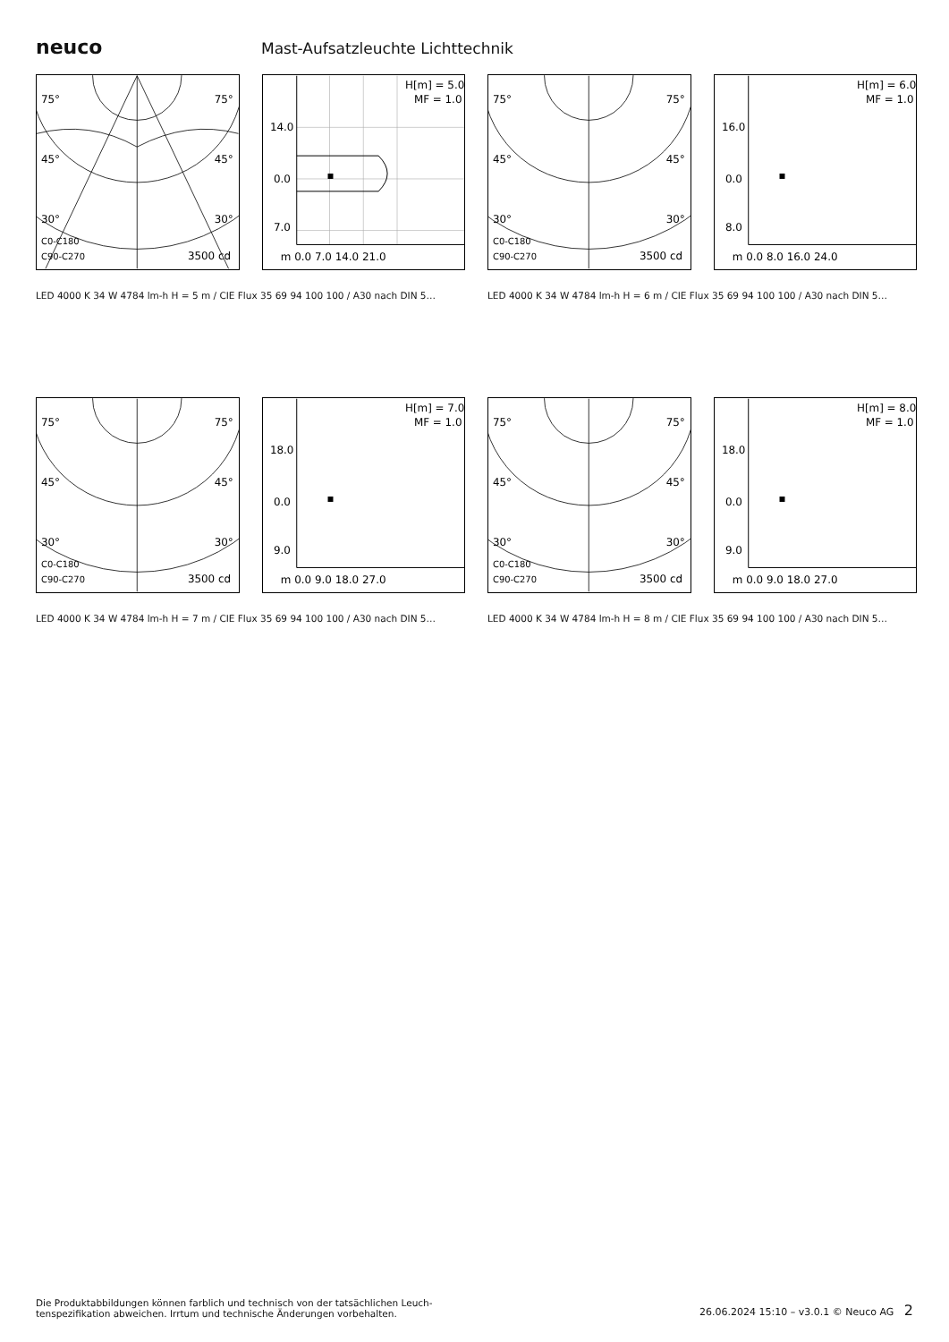neuco
Mast-Aufsatzleuchte Lichttechnik
75°
75°
45°
45°
30°
30°
C0-C180
C90-C270
3500 cd
H[m] = 5.0
MF = 1.0
14.0
0.0
7.0
m 0.0 7.0 14.0 21.0
LED 4000 K 34 W 4784 lm-h H = 5 m / CIE Flux 35 69 94 100 100 / A30 nach DIN 5…
75°
75°
45°
45°
30°
30°
C0-C180
C90-C270
3500 cd
H[m] = 6.0
MF = 1.0
16.0
0.0
8.0
m 0.0 8.0 16.0 24.0
LED 4000 K 34 W 4784 lm-h H = 6 m / CIE Flux 35 69 94 100 100 / A30 nach DIN 5…
75°
75°
45°
45°
30°
30°
C0-C180
C90-C270
3500 cd
H[m] = 7.0
MF = 1.0
18.0
0.0
9.0
m 0.0 9.0 18.0 27.0
LED 4000 K 34 W 4784 lm-h H = 7 m / CIE Flux 35 69 94 100 100 / A30 nach DIN 5…
75°
75°
45°
45°
30°
30°
C0-C180
C90-C270
3500 cd
H[m] = 8.0
MF = 1.0
18.0
0.0
9.0
m 0.0 9.0 18.0 27.0
LED 4000 K 34 W 4784 lm-h H = 8 m / CIE Flux 35 69 94 100 100 / A30 nach DIN 5…
Die Produktabbildungen können farblich und technisch von der tatsächlichen Leuch-
tenspezifikation abweichen. Irrtum und technische Änderungen vorbehalten.
26.06.2024 15:10 – v3.0.1 © Neuco AG 2